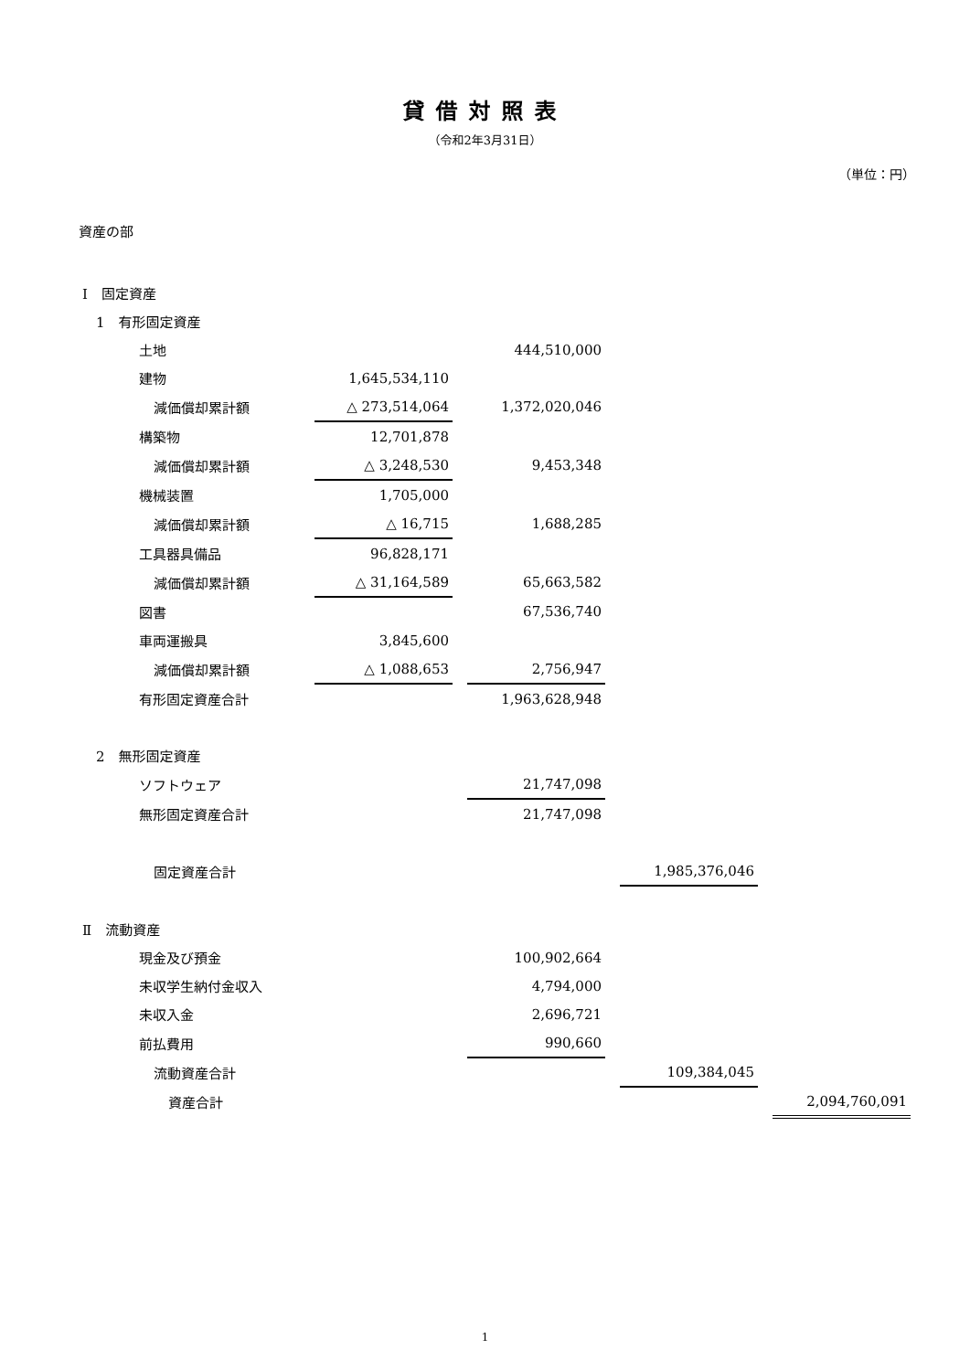貸借対照表
（令和2年3月31日）
（単位：円）
資産の部
| Ⅰ 固定資産 | | | | | | | |
| 1 有形固定資産 | | | | | | | |
| 土地 | | | 444,510,000 | | | | |
| 建物 | 1,645,534,110 | | | | | | |
| 減価償却累計額 | △ 273,514,064 | | 1,372,020,046 | | | | |
| 構築物 | 12,701,878 | | | | | | |
| 減価償却累計額 | △ 3,248,530 | | 9,453,348 | | | | |
| 機械装置 | 1,705,000 | | | | | | |
| 減価償却累計額 | △ 16,715 | | 1,688,285 | | | | |
| 工具器具備品 | 96,828,171 | | | | | | |
| 減価償却累計額 | △ 31,164,589 | | 65,663,582 | | | | |
| 図書 | | | 67,536,740 | | | | |
| 車両運搬具 | 3,845,600 | | | | | | |
| 減価償却累計額 | △ 1,088,653 | | 2,756,947 | | | | |
| 有形固定資産合計 | | | 1,963,628,948 | | | | |
| 2 無形固定資産 | | | | | | | |
| ソフトウェア | | | 21,747,098 | | | | |
| 無形固定資産合計 | | | 21,747,098 | | | | |
| 固定資産合計 | | | | | 1,985,376,046 | | |
| Ⅱ 流動資産 | | | | | | | |
| 現金及び預金 | | | 100,902,664 | | | | |
| 未収学生納付金収入 | | | 4,794,000 | | | | |
| 未収入金 | | | 2,696,721 | | | | |
| 前払費用 | | | 990,660 | | | | |
| 流動資産合計 | | | | | 109,384,045 | | |
| 資産合計 | | | | | | | 2,094,760,091 |
1